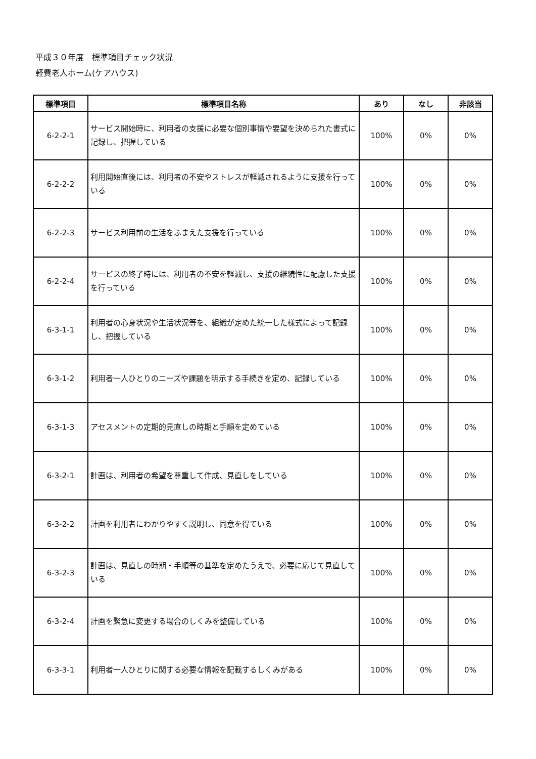平成３０年度　標準項目チェック状況
軽費老人ホーム(ケアハウス)
| 標準項目 | 標準項目名称 | あり | なし | 非該当 |
| --- | --- | --- | --- | --- |
| 6-2-2-1 | サービス開始時に、利用者の支援に必要な個別事情や要望を決められた書式に記録し、把握している | 100% | 0% | 0% |
| 6-2-2-2 | 利用開始直後には、利用者の不安やストレスが軽減されるように支援を行っている | 100% | 0% | 0% |
| 6-2-2-3 | サービス利用前の生活をふまえた支援を行っている | 100% | 0% | 0% |
| 6-2-2-4 | サービスの終了時には、利用者の不安を軽減し、支援の継続性に配慮した支援を行っている | 100% | 0% | 0% |
| 6-3-1-1 | 利用者の心身状況や生活状況等を、組織が定めた統一した様式によって記録し、把握している | 100% | 0% | 0% |
| 6-3-1-2 | 利用者一人ひとりのニーズや課題を明示する手続きを定め、記録している | 100% | 0% | 0% |
| 6-3-1-3 | アセスメントの定期的見直しの時期と手順を定めている | 100% | 0% | 0% |
| 6-3-2-1 | 計画は、利用者の希望を尊重して作成、見直しをしている | 100% | 0% | 0% |
| 6-3-2-2 | 計画を利用者にわかりやすく説明し、同意を得ている | 100% | 0% | 0% |
| 6-3-2-3 | 計画は、見直しの時期・手順等の基準を定めたうえで、必要に応じて見直している | 100% | 0% | 0% |
| 6-3-2-4 | 計画を緊急に変更する場合のしくみを整備している | 100% | 0% | 0% |
| 6-3-3-1 | 利用者一人ひとりに関する必要な情報を記載するしくみがある | 100% | 0% | 0% |